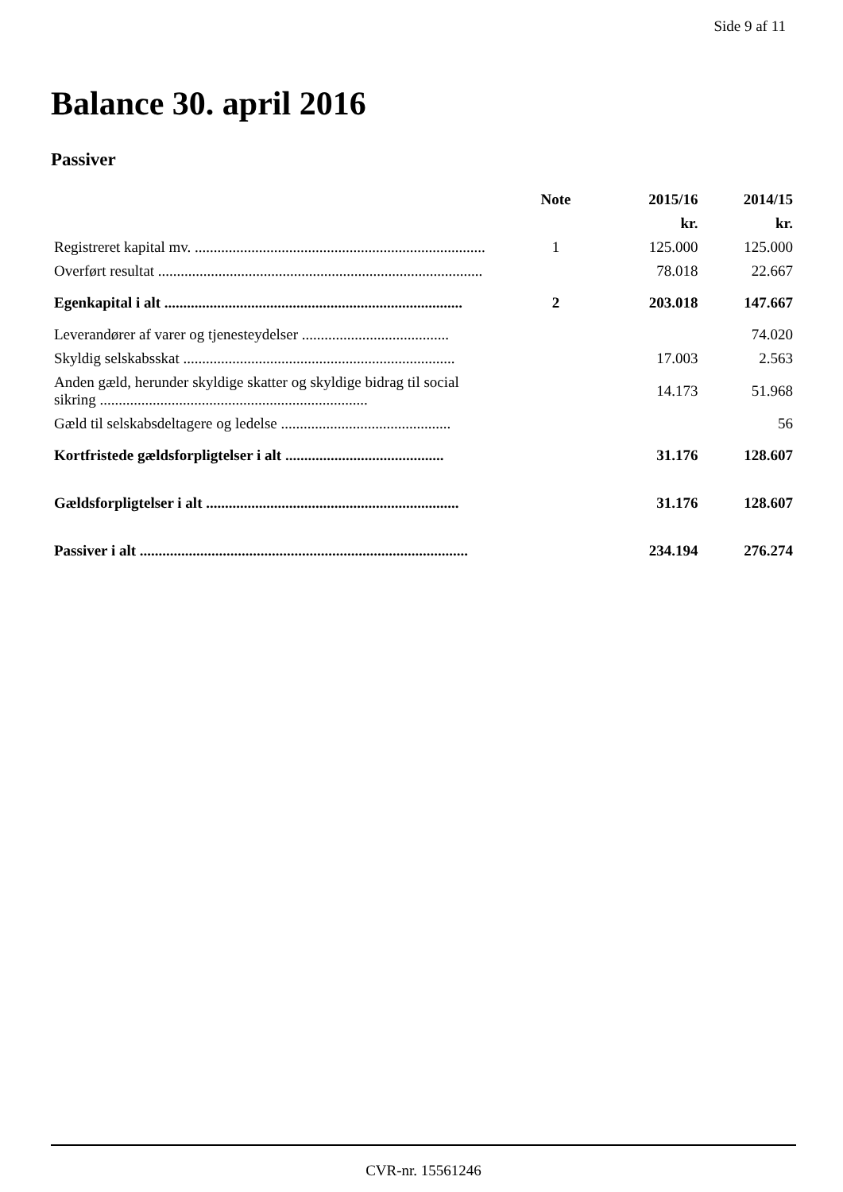Side 9 af 11
Balance 30. april 2016
Passiver
| | Note | 2015/16 | 2014/15 |
| --- | --- | --- | --- |
| | | kr. | kr. |
| Registreret kapital mv. ............................................................................. | 1 | 125.000 | 125.000 |
| Overført resultat ...................................................................................... | | 78.018 | 22.667 |
| Egenkapital i alt ............................................................................... | 2 | 203.018 | 147.667 |
| Leverandører af varer og tjenesteydelser ....................................... | | | 74.020 |
| Skyldig selskabsskat ........................................................................ | | 17.003 | 2.563 |
| Anden gæld, herunder skyldige skatter og skyldige bidrag til social sikring ....................................................................... | | 14.173 | 51.968 |
| Gæld til selskabsdeltagere og ledelse ............................................. | | | 56 |
| Kortfristede gældsforpligtelser i alt .......................................... | | 31.176 | 128.607 |
| Gældsforpligtelser i alt ................................................................... | | 31.176 | 128.607 |
| Passiver i alt ....................................................................................... | | 234.194 | 276.274 |
CVR-nr. 15561246